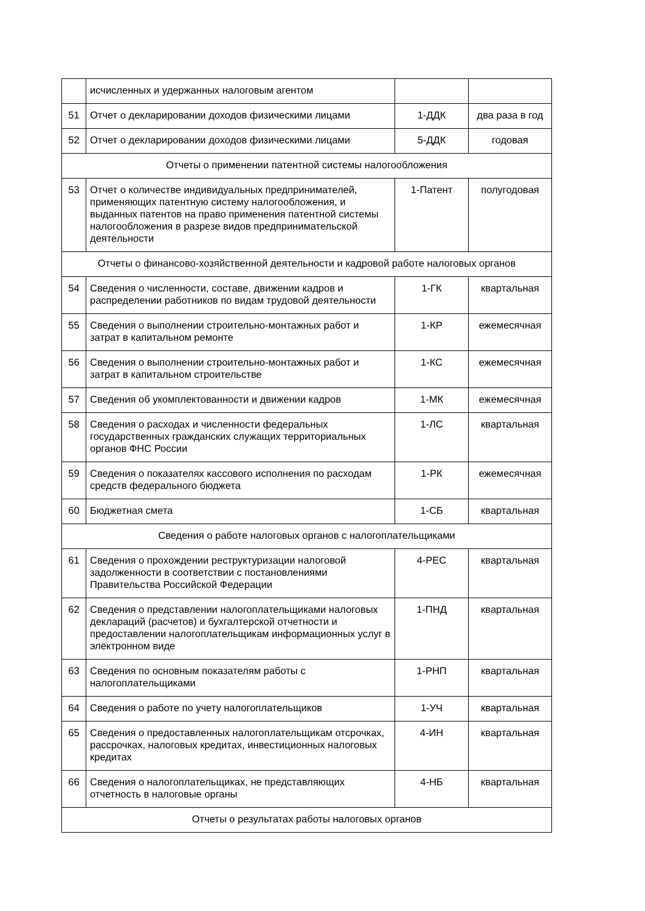| | исчисленных и удержанных налоговым агентом | | |
| 51 | Отчет о декларировании доходов физическими лицами | 1-ДДК | два раза в год |
| 52 | Отчет о декларировании доходов физическими лицами | 5-ДДК | годовая |
| Отчеты о применении патентной системы налогообложения | | | |
| 53 | Отчет о количестве индивидуальных предпринимателей, применяющих патентную систему налогообложения, и выданных патентов на право применения патентной системы налогообложения в разрезе видов предпринимательской деятельности | 1-Патент | полугодовая |
| Отчеты о финансово-хозяйственной деятельности и кадровой работе налоговых органов | | | |
| 54 | Сведения о численности, составе, движении кадров и распределении работников по видам трудовой деятельности | 1-ГК | квартальная |
| 55 | Сведения о выполнении строительно-монтажных работ и затрат в капитальном ремонте | 1-КР | ежемесячная |
| 56 | Сведения о выполнении строительно-монтажных работ и затрат в капитальном строительстве | 1-КС | ежемесячная |
| 57 | Сведения об укомплектованности и движении кадров | 1-МК | ежемесячная |
| 58 | Сведения о расходах и численности федеральных государственных гражданских служащих территориальных органов ФНС России | 1-ЛС | квартальная |
| 59 | Сведения о показателях кассового исполнения по расходам средств федерального бюджета | 1-РК | ежемесячная |
| 60 | Бюджетная смета | 1-СБ | квартальная |
| Сведения о работе налоговых органов с налогоплательщиками | | | |
| 61 | Сведения о прохождении реструктуризации налоговой задолженности в соответствии с постановлениями Правительства Российской Федерации | 4-РЕС | квартальная |
| 62 | Сведения о представлении налогоплательщиками налоговых деклараций (расчетов) и бухгалтерской отчетности и предоставлении налогоплательщикам информационных услуг в электронном виде | 1-ПНД | квартальная |
| 63 | Сведения по основным показателям работы с налогоплательщиками | 1-РНП | квартальная |
| 64 | Сведения о работе по учету налогоплательщиков | 1-УЧ | квартальная |
| 65 | Сведения о предоставленных налогоплательщикам отсрочках, рассрочках, налоговых кредитах, инвестиционных налоговых кредитах | 4-ИН | квартальная |
| 66 | Сведения о налогоплательщиках, не представляющих отчетность в налоговые органы | 4-НБ | квартальная |
| Отчеты о результатах работы налоговых органов | | | |